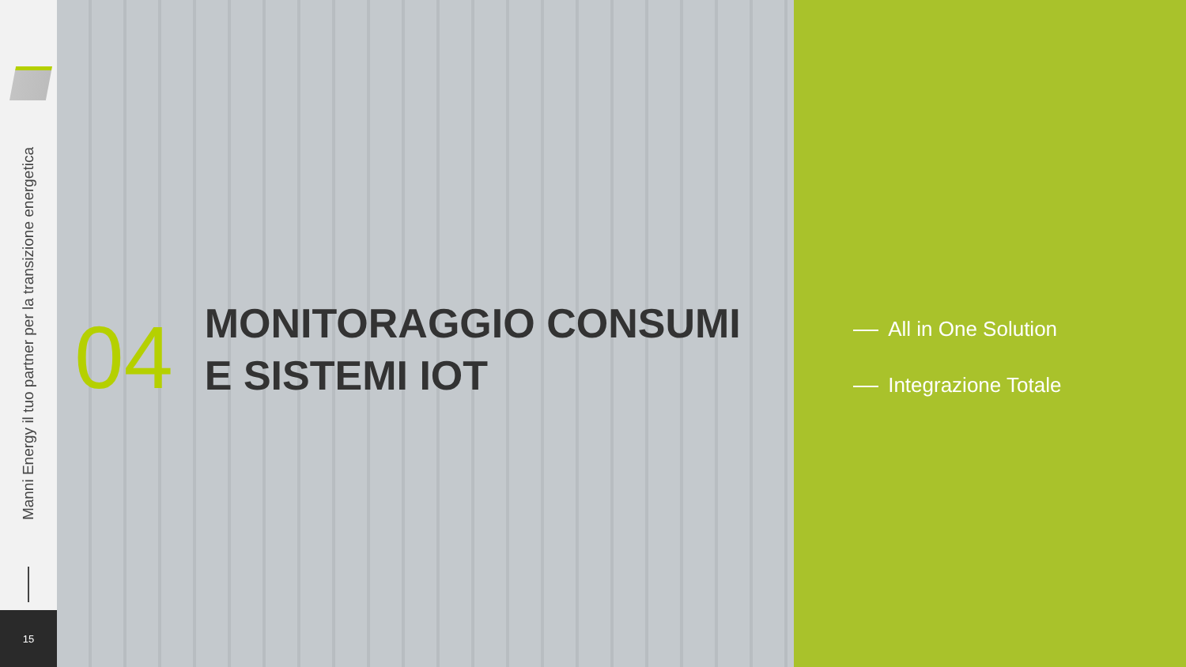Manni Energy il tuo partner per la transizione energetica
15
04
MONITORAGGIO CONSUMI
E SISTEMI IOT
All in One Solution
Integrazione Totale